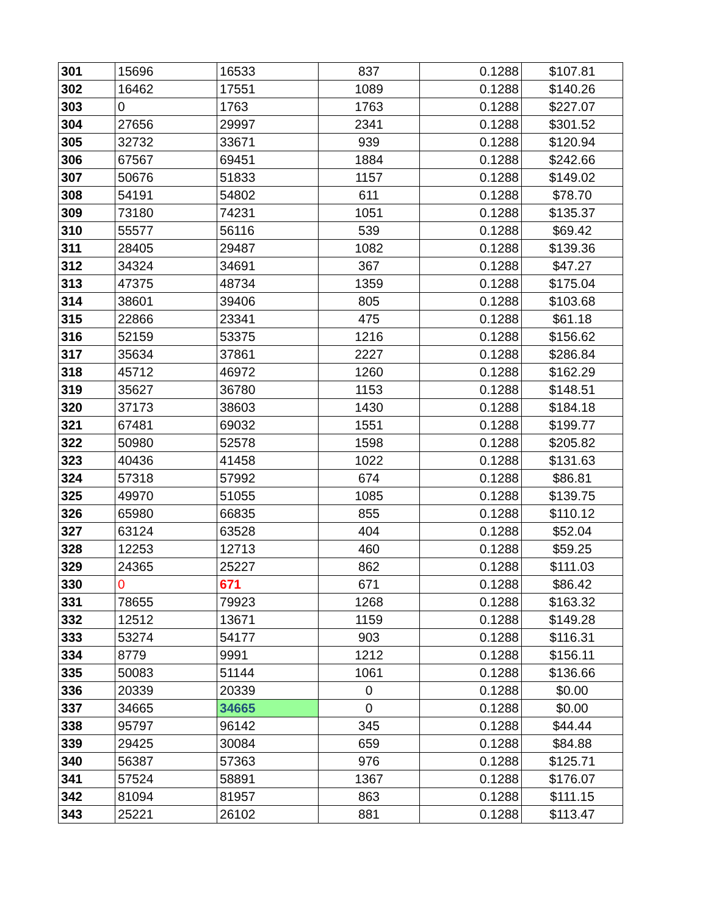| 301 | 15696 | 16533 | 837 | 0.1288 | $107.81 |
| 302 | 16462 | 17551 | 1089 | 0.1288 | $140.26 |
| 303 | 0 | 1763 | 1763 | 0.1288 | $227.07 |
| 304 | 27656 | 29997 | 2341 | 0.1288 | $301.52 |
| 305 | 32732 | 33671 | 939 | 0.1288 | $120.94 |
| 306 | 67567 | 69451 | 1884 | 0.1288 | $242.66 |
| 307 | 50676 | 51833 | 1157 | 0.1288 | $149.02 |
| 308 | 54191 | 54802 | 611 | 0.1288 | $78.70 |
| 309 | 73180 | 74231 | 1051 | 0.1288 | $135.37 |
| 310 | 55577 | 56116 | 539 | 0.1288 | $69.42 |
| 311 | 28405 | 29487 | 1082 | 0.1288 | $139.36 |
| 312 | 34324 | 34691 | 367 | 0.1288 | $47.27 |
| 313 | 47375 | 48734 | 1359 | 0.1288 | $175.04 |
| 314 | 38601 | 39406 | 805 | 0.1288 | $103.68 |
| 315 | 22866 | 23341 | 475 | 0.1288 | $61.18 |
| 316 | 52159 | 53375 | 1216 | 0.1288 | $156.62 |
| 317 | 35634 | 37861 | 2227 | 0.1288 | $286.84 |
| 318 | 45712 | 46972 | 1260 | 0.1288 | $162.29 |
| 319 | 35627 | 36780 | 1153 | 0.1288 | $148.51 |
| 320 | 37173 | 38603 | 1430 | 0.1288 | $184.18 |
| 321 | 67481 | 69032 | 1551 | 0.1288 | $199.77 |
| 322 | 50980 | 52578 | 1598 | 0.1288 | $205.82 |
| 323 | 40436 | 41458 | 1022 | 0.1288 | $131.63 |
| 324 | 57318 | 57992 | 674 | 0.1288 | $86.81 |
| 325 | 49970 | 51055 | 1085 | 0.1288 | $139.75 |
| 326 | 65980 | 66835 | 855 | 0.1288 | $110.12 |
| 327 | 63124 | 63528 | 404 | 0.1288 | $52.04 |
| 328 | 12253 | 12713 | 460 | 0.1288 | $59.25 |
| 329 | 24365 | 25227 | 862 | 0.1288 | $111.03 |
| 330 | 0 | 671 | 671 | 0.1288 | $86.42 |
| 331 | 78655 | 79923 | 1268 | 0.1288 | $163.32 |
| 332 | 12512 | 13671 | 1159 | 0.1288 | $149.28 |
| 333 | 53274 | 54177 | 903 | 0.1288 | $116.31 |
| 334 | 8779 | 9991 | 1212 | 0.1288 | $156.11 |
| 335 | 50083 | 51144 | 1061 | 0.1288 | $136.66 |
| 336 | 20339 | 20339 | 0 | 0.1288 | $0.00 |
| 337 | 34665 | 34665 | 0 | 0.1288 | $0.00 |
| 338 | 95797 | 96142 | 345 | 0.1288 | $44.44 |
| 339 | 29425 | 30084 | 659 | 0.1288 | $84.88 |
| 340 | 56387 | 57363 | 976 | 0.1288 | $125.71 |
| 341 | 57524 | 58891 | 1367 | 0.1288 | $176.07 |
| 342 | 81094 | 81957 | 863 | 0.1288 | $111.15 |
| 343 | 25221 | 26102 | 881 | 0.1288 | $113.47 |